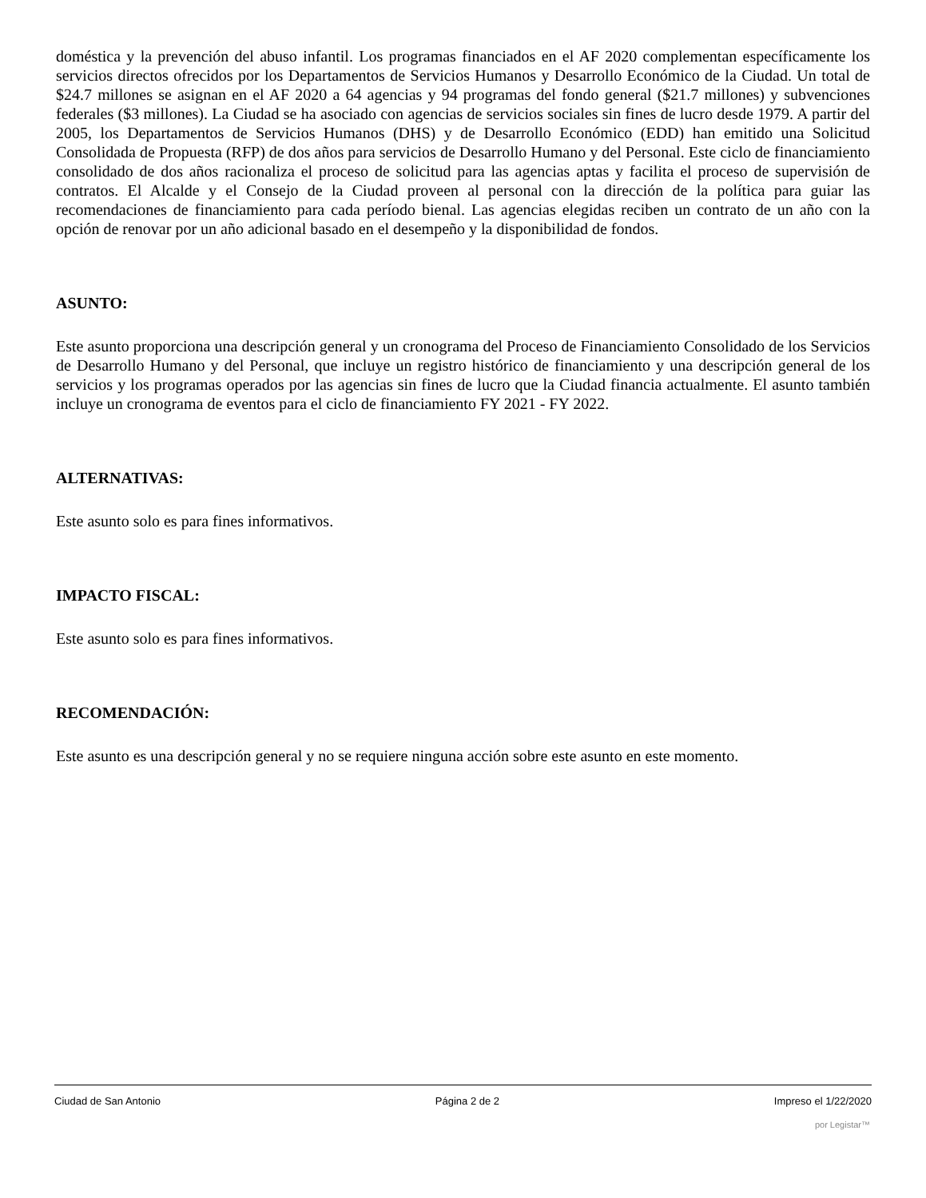doméstica y la prevención del abuso infantil. Los programas financiados en el AF 2020 complementan específicamente los servicios directos ofrecidos por los Departamentos de Servicios Humanos y Desarrollo Económico de la Ciudad. Un total de $24.7 millones se asignan en el AF 2020 a 64 agencias y 94 programas del fondo general ($21.7 millones) y subvenciones federales ($3 millones). La Ciudad se ha asociado con agencias de servicios sociales sin fines de lucro desde 1979. A partir del 2005, los Departamentos de Servicios Humanos (DHS) y de Desarrollo Económico (EDD) han emitido una Solicitud Consolidada de Propuesta (RFP) de dos años para servicios de Desarrollo Humano y del Personal. Este ciclo de financiamiento consolidado de dos años racionaliza el proceso de solicitud para las agencias aptas y facilita el proceso de supervisión de contratos. El Alcalde y el Consejo de la Ciudad proveen al personal con la dirección de la política para guiar las recomendaciones de financiamiento para cada período bienal. Las agencias elegidas reciben un contrato de un año con la opción de renovar por un año adicional basado en el desempeño y la disponibilidad de fondos.
ASUNTO:
Este asunto proporciona una descripción general y un cronograma del Proceso de Financiamiento Consolidado de los Servicios de Desarrollo Humano y del Personal, que incluye un registro histórico de financiamiento y una descripción general de los servicios y los programas operados por las agencias sin fines de lucro que la Ciudad financia actualmente. El asunto también incluye un cronograma de eventos para el ciclo de financiamiento FY 2021 - FY 2022.
ALTERNATIVAS:
Este asunto solo es para fines informativos.
IMPACTO FISCAL:
Este asunto solo es para fines informativos.
RECOMENDACIÓN:
Este asunto es una descripción general y no se requiere ninguna acción sobre este asunto en este momento.
Ciudad de San Antonio Página 2 de 2 Impreso el 1/22/2020
por Legistar™